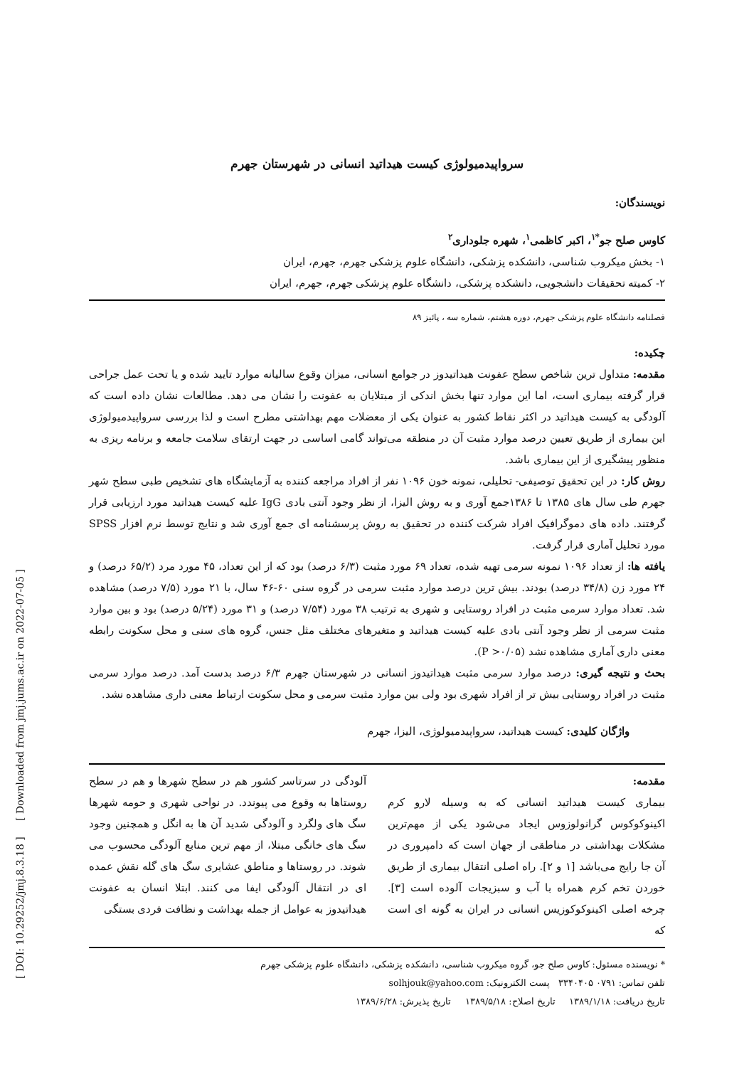[ DOI: 10.29252/jmj.8.3.18 ] [ Downloaded from jmj.jums.ac.ir on 2022-07-05 ]
سرواپیدمیولوژی کیست هیداتید انسانی در شهرستان جهرم
نویسندگان:
کاوس صلح جو<sup>*۱</sup>، اکبر کاظمی<sup>۱</sup>، شهره جلوداری<sup>۲</sup>
۱- بخش میکروب شناسی، دانشکده پزشکی، دانشگاه علوم پزشکی جهرم، جهرم، ایران
۲- کمیته تحقیقات دانشجویی، دانشکده پزشکی، دانشگاه علوم پزشکی جهرم، جهرم، ایران
فصلنامه دانشگاه علوم پزشکی جهرم، دوره هشتم، شماره سه ، پائیز ۸۹
چکیده:
مقدمه: متداول ترین شاخص سطح عفونت هیداتیدوز در جوامع انسانی، میزان وقوع سالیانه موارد تایید شده و یا تحت عمل جراحی قرار گرفته بیماری است، اما این موارد تنها بخش اندکی از مبتلایان به عفونت را نشان می دهد. مطالعات نشان داده است که آلودگی به کیست هیداتید در اکثر نقاط کشور به عنوان یکی از معضلات مهم بهداشتی مطرح است و لذا بررسی سرواپیدمیولوژی این بیماری از طریق تعیین درصد موارد مثبت آن در منطقه می‌تواند گامی اساسی در جهت ارتقای سلامت جامعه و برنامه ریزی به منظور پیشگیری از این بیماری باشد.
روش کار: در این تحقیق توصیفی- تحلیلی، نمونه خون ۱۰۹۶ نفر از افراد مراجعه کننده به آزمایشگاه های تشخیص طبی سطح شهر جهرم طی سال های ۱۳۸۵ تا ۱۳۸۶جمع آوری و به روش الیزا، از نظر وجود آنتی بادی IgG علیه کیست هیداتید مورد ارزیابی قرار گرفتند. داده های دموگرافیک افراد شرکت کننده در تحقیق به روش پرسشنامه ای جمع آوری شد و نتایج توسط نرم افزار SPSS مورد تحلیل آماری قرار گرفت.
یافته ها: از تعداد ۱۰۹۶ نمونه سرمی تهیه شده، تعداد ۶۹ مورد مثبت (۶/۳ درصد) بود که از این تعداد، ۴۵ مورد مرد (۶۵/۲ درصد) و ۲۴ مورد زن (۳۴/۸ درصد) بودند. بیش ترین درصد موارد مثبت سرمی در گروه سنی ۶۰-۴۶ سال، با ۲۱ مورد (۷/۵ درصد) مشاهده شد. تعداد موارد سرمی مثبت در افراد روستایی و شهری به ترتیب ۳۸ مورد (۷/۵۴ درصد) و ۳۱ مورد (۵/۲۴ درصد) بود و بین موارد مثبت سرمی از نظر وجود آنتی بادی علیه کیست هیداتید و متغیرهای مختلف مثل جنس، گروه های سنی و محل سکونت رابطه معنی داری آماری مشاهده نشد (P >۰/۰۵).
بحث و نتیجه گیری: درصد موارد سرمی مثبت هیداتیدوز انسانی در شهرستان جهرم ۶/۳ درصد بدست آمد. درصد موارد سرمی مثبت در افراد روستایی بیش تر از افراد شهری بود ولی بین موارد مثبت سرمی و محل سکونت ارتباط معنی داری مشاهده نشد.
واژگان کلیدی: کیست هیداتید، سرواپیدمیولوژی، الیزا، جهرم
مقدمه:
بیماری کیست هیداتید انسانی که به وسیله لارو کرم اکینوکوکوس گرانولوزوس ایجاد می‌شود یکی از مهم‌ترین مشکلات بهداشتی در مناطقی از جهان است که دامپروری در آن جا رایج می‌باشد [۱ و ۲]. راه اصلی انتقال بیماری از طریق خوردن تخم کرم همراه با آب و سبزیجات آلوده است [۳]. چرخه اصلی اکینوکوکوزیس انسانی در ایران به گونه ای است که
آلودگی در سرتاسر کشور هم در سطح شهرها و هم در سطح روستاها به وقوع می پیوندد. در نواحی شهری و حومه شهرها سگ های ولگرد و آلودگی شدید آن ها به انگل و همچنین وجود سگ های خانگی مبتلا، از مهم ترین منابع آلودگی محسوب می شوند. در روستاها و مناطق عشایری سگ های گله نقش عمده ای در انتقال آلودگی ایفا می کنند. ابتلا انسان به عفونت هیداتیدوز به عوامل از جمله بهداشت و نظافت فردی بستگی
* نویسنده مسئول: کاوس صلح جو، گروه میکروب شناسی، دانشکده پزشکی، دانشگاه علوم پزشکی جهرم
تلفن تماس: ۰۷۹۱ ۳۳۴۰۴۰۵ پست الکترونیک: solhjouk@yahoo.com
تاریخ دریافت: ۱۳۸۹/۱/۱۸ تاریخ اصلاح: ۱۳۸۹/۵/۱۸ تاریخ پذیرش: ۱۳۸۹/۶/۲۸